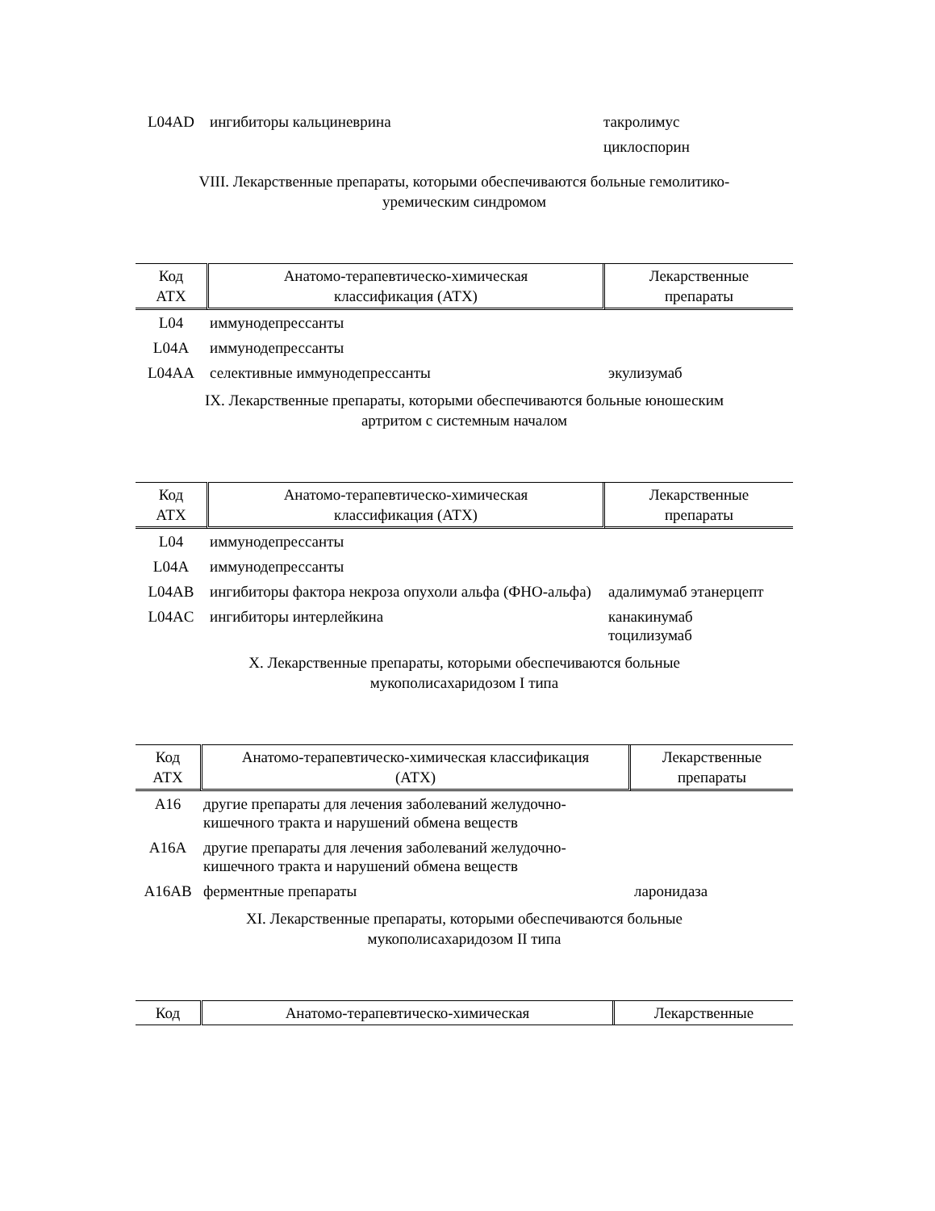| L04AD | ингибиторы кальциневрина | такролимус циклоспорин |
VIII. Лекарственные препараты, которыми обеспечиваются больные гемолитико-
уремическим синдромом
| Код АТХ | Анатомо-терапевтическо-химическая классификация (АТХ) | Лекарственные препараты |
| --- | --- | --- |
| L04 | иммунодепрессанты | |
| L04A | иммунодепрессанты | |
| L04AA | селективные иммунодепрессанты | экулизумаб |
IX. Лекарственные препараты, которыми обеспечиваются больные юношеским
артритом с системным началом
| Код АТХ | Анатомо-терапевтическо-химическая классификация (АТХ) | Лекарственные препараты |
| --- | --- | --- |
| L04 | иммунодепрессанты | |
| L04A | иммунодепрессанты | |
| L04AB | ингибиторы фактора некроза опухоли альфа (ФНО-альфа) | адалимумаб этанерцепт |
| L04AC | ингибиторы интерлейкина | канакинумаб тоцилизумаб |
X. Лекарственные препараты, которыми обеспечиваются больные
мукополисахаридозом I типа
| Код АТХ | Анатомо-терапевтическо-химическая классификация (АТХ) | Лекарственные препараты |
| --- | --- | --- |
| A16 | другие препараты для лечения заболеваний желудочно-кишечного тракта и нарушений обмена веществ | |
| A16A | другие препараты для лечения заболеваний желудочно-кишечного тракта и нарушений обмена веществ | |
| A16AB | ферментные препараты | ларонидаза |
XI. Лекарственные препараты, которыми обеспечиваются больные
мукополисахаридозом II типа
| Код | Анатомо-терапевтическо-химическая | Лекарственные |
| --- | --- | --- |